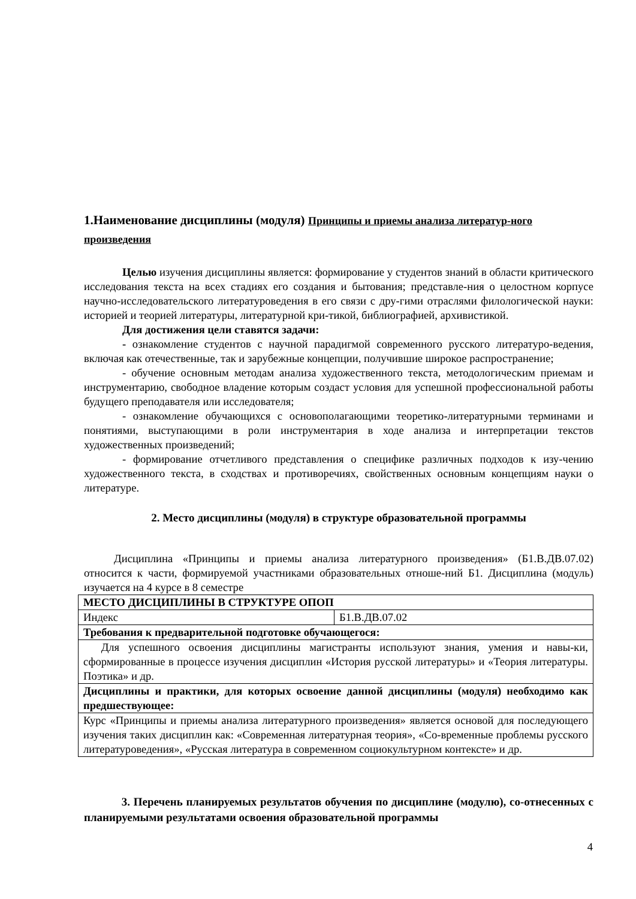1.Наименование дисциплины (модуля) Принципы и приемы анализа литератур-ного произведения
Целью изучения дисциплины является: формирование у студентов знаний в области критического исследования текста на всех стадиях его создания и бытования; представле-ния о целостном корпусе научно-исследовательского литературоведения в его связи с дру-гими отраслями филологической науки: историей и теорией литературы, литературной кри-тикой, библиографией, архивистикой.
Для достижения цели ставятся задачи:
- ознакомление студентов с научной парадигмой современного русского литературо-ведения, включая как отечественные, так и зарубежные концепции, получившие широкое распространение;
- обучение основным методам анализа художественного текста, методологическим приемам и инструментарию, свободное владение которым создаст условия для успешной профессиональной работы будущего преподавателя или исследователя;
- ознакомление обучающихся с основополагающими теоретико-литературными терминами и понятиями, выступающими в роли инструментария в ходе анализа и интерпретации текстов художественных произведений;
- формирование отчетливого представления о специфике различных подходов к изу-чению художественного текста, в сходствах и противоречиях, свойственных основным концепциям науки о литературе.
2. Место дисциплины (модуля) в структуре образовательной программы
Дисциплина «Принципы и приемы анализа литературного произведения» (Б1.В.ДВ.07.02) относится к части, формируемой участниками образовательных отноше-ний Б1. Дисциплина (модуль) изучается на 4 курсе в 8 семестре
| МЕСТО ДИСЦИПЛИНЫ В СТРУКТУРЕ ОПОП | |
| Индекс | Б1.В.ДВ.07.02 |
| Требования к предварительной подготовке обучающегося: | |
| Для успешного освоения дисциплины магистранты используют знания, умения и навы-ки, сформированные в процессе изучения дисциплин «История русской литературы» и «Теория литературы. Поэтика» и др. | |
| Дисциплины и практики, для которых освоение данной дисциплины (модуля) необходимо как предшествующее: | |
| Курс «Принципы и приемы анализа литературного произведения» является основой для последующего изучения таких дисциплин как: «Современная литературная теория», «Со-временные проблемы русского литературоведения», «Русская литература в современном социокультурном контексте» и др. | |
3. Перечень планируемых результатов обучения по дисциплине (модулю), со-отнесенных с планируемыми результатами освоения образовательной программы
4